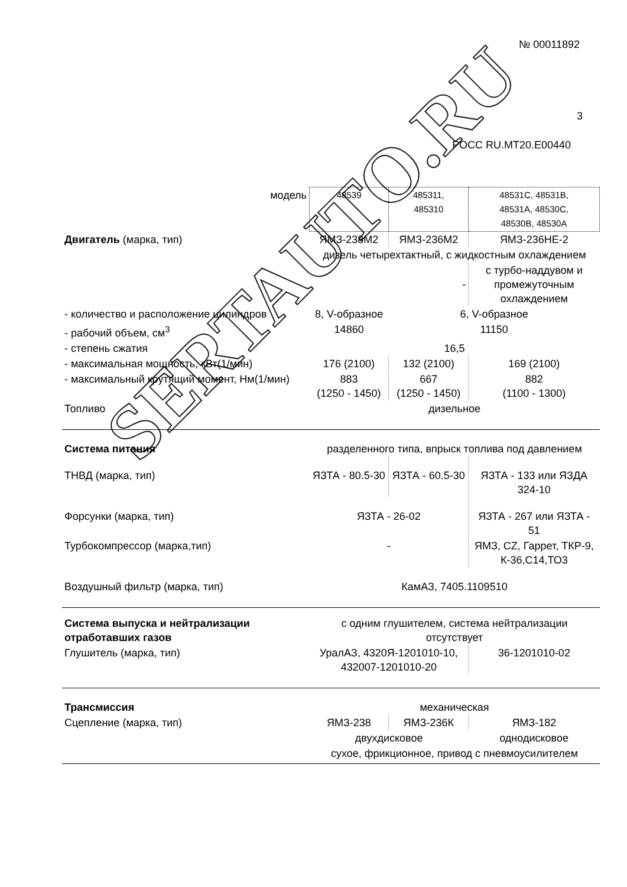SERTAUTO.RU
№ 00011892
3
РОСС RU.MT20.E00440
| модель | 48539 | 485311, 485310 | 48531C, 48531B, 48531A, 48530C, 48530B, 48530A |
| Двигатель (марка, тип) | ЯМЗ-238М2 | ЯМЗ-236М2 | ЯМЗ-236НЕ-2 |
| | дизель четырехтактный, с жидкостным охлаждением | | |
| | - | | с турбо-наддувом и промежуточным охлаждением |
| - количество и расположение цилиндров | 8, V-образное | 6, V-образное | |
| - рабочий объем, см<sup>3</sup> | 14860 | 11150 | |
| - степень сжатия | 16,5 | | |
| - максимальная мощность, кВт(1/мин) | 176 (2100) | 132 (2100) | 169 (2100) |
| - максимальный крутящий момент, Нм(1/мин) | 883 (1250 - 1450) | 667 (1250 - 1450) | 882 (1100 - 1300) |
| Топливо | дизельное | | |
| Система питания | разделенного типа, впрыск топлива под давлением | | |
| ТНВД (марка, тип) | ЯЗТА - 80.5-30 | ЯЗТА - 60.5-30 | ЯЗТА - 133 или ЯЗДА 324-10 |
| Форсунки (марка, тип) | ЯЗТА - 26-02 | | ЯЗТА - 267 или ЯЗТА - 51 |
| Турбокомпрессор (марка,тип) | - | | ЯМЗ, CZ, Гаррет, ТКР-9, К-36,С14,ТО3 |
| Воздушный фильтр (марка, тип) | КамАЗ, 7405.1109510 | | |
| Система выпуска и нейтрализации отработавших газов | с одним глушителем, система нейтрализации отсутствует | | |
| Глушитель (марка, тип) | УралАЗ, 4320Я-1201010-10, 432007-1201010-20 | | 36-1201010-02 |
| Трансмиссия | механическая | | |
| Сцепление (марка, тип) | ЯМЗ-238 | ЯМЗ-236К | ЯМЗ-182 |
| | двухдисковое | | однодисковое |
| | сухое, фрикционное, привод с пневмоусилителем | | |